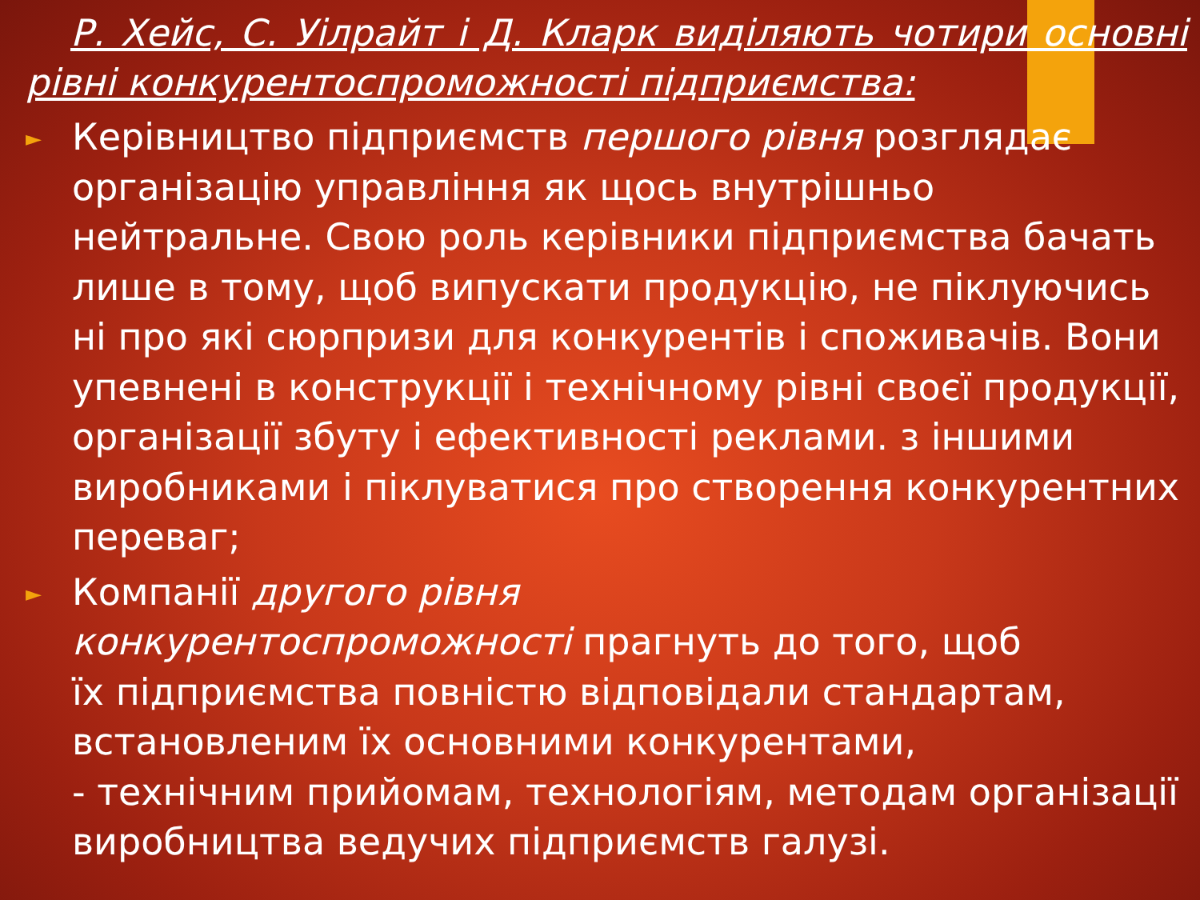Р. Хейс, С. Уілрайт і Д. Кларк виділяють чотири основні рівні конкурентоспроможності підприємства:
►
Керівництво підприємств першого рівня розглядає організацію управління як щось внутрішньо нейтральне. Свою роль керівники підприємства бачать лише в тому, щоб випускати продукцію, не піклуючись ні про які сюрпризи для конкурентів і споживачів. Вони упевнені в конструкції і технічному рівні своєї продукції, організації збуту і ефективності реклами. з іншими виробниками і піклуватися про створення конкурентних переваг;
►
Компанії другого рівня
конкурентоспроможності прагнуть до того, щоб
їх підприємства повністю відповідали стандартам, встановленим їх основними конкурентами,
- технічним прийомам, технологіям, методам організації виробництва ведучих підприємств галузі.